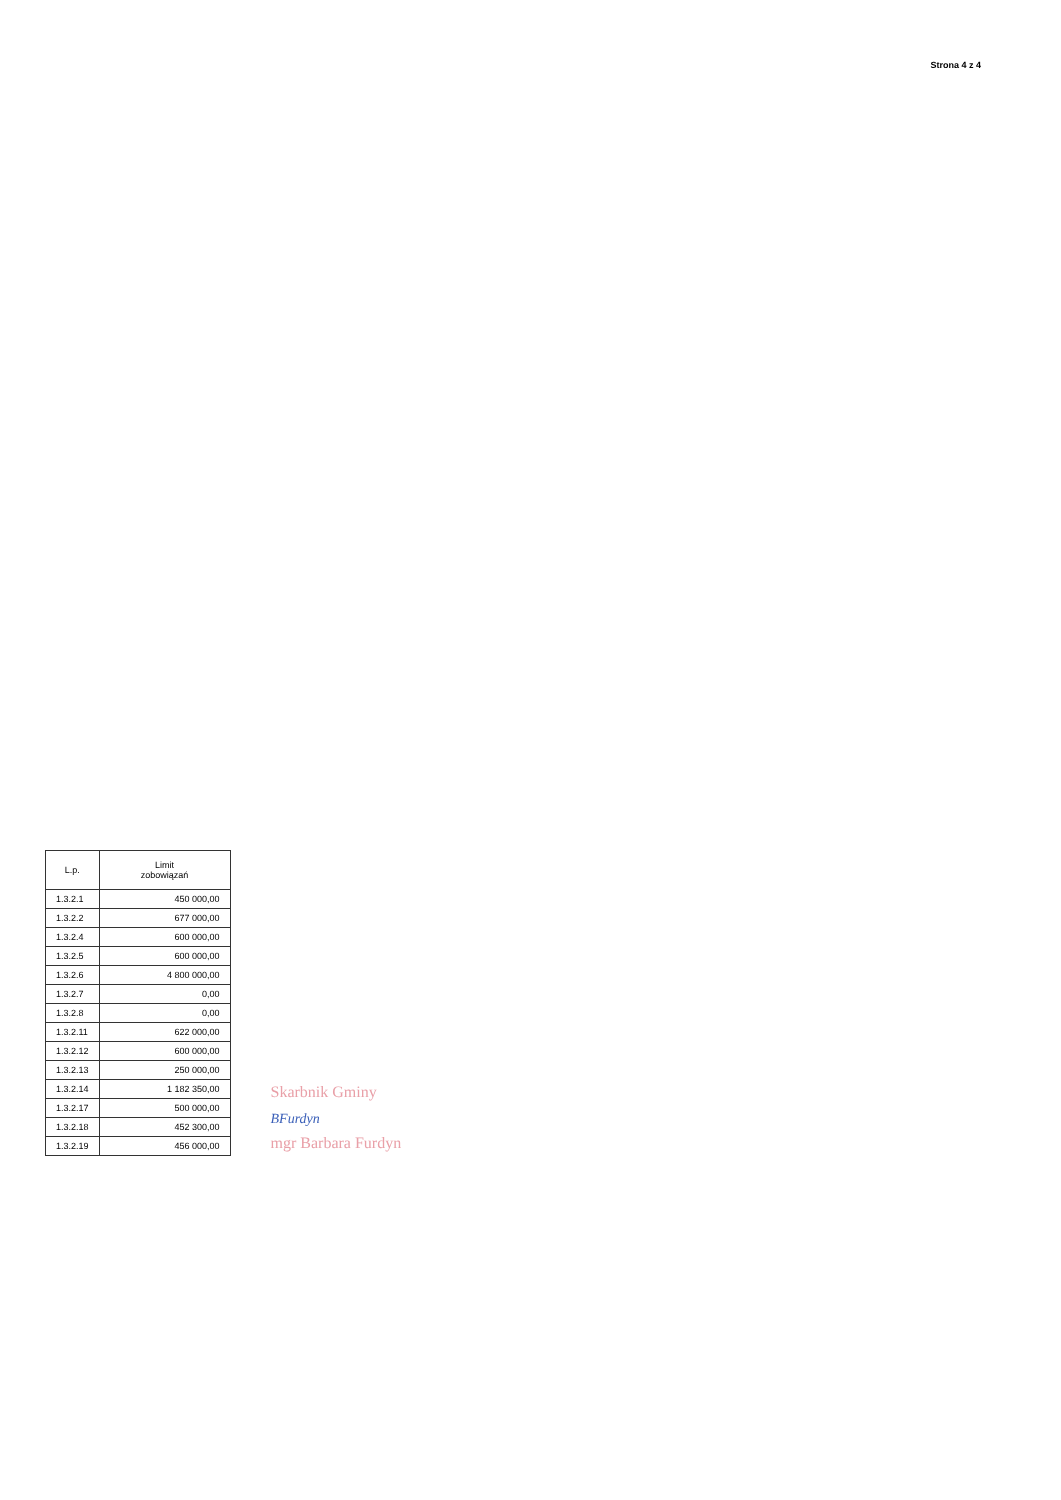Strona 4 z 4
| L.p. | Limit zobowiązań |
| --- | --- |
| 1.3.2.1 | 450 000,00 |
| 1.3.2.2 | 677 000,00 |
| 1.3.2.4 | 600 000,00 |
| 1.3.2.5 | 600 000,00 |
| 1.3.2.6 | 4 800 000,00 |
| 1.3.2.7 | 0,00 |
| 1.3.2.8 | 0,00 |
| 1.3.2.11 | 622 000,00 |
| 1.3.2.12 | 600 000,00 |
| 1.3.2.13 | 250 000,00 |
| 1.3.2.14 | 1 182 350,00 |
| 1.3.2.17 | 500 000,00 |
| 1.3.2.18 | 452 300,00 |
| 1.3.2.19 | 456 000,00 |
Skarbnik Gminy
BFurdyn
mgr Barbara Furdyn